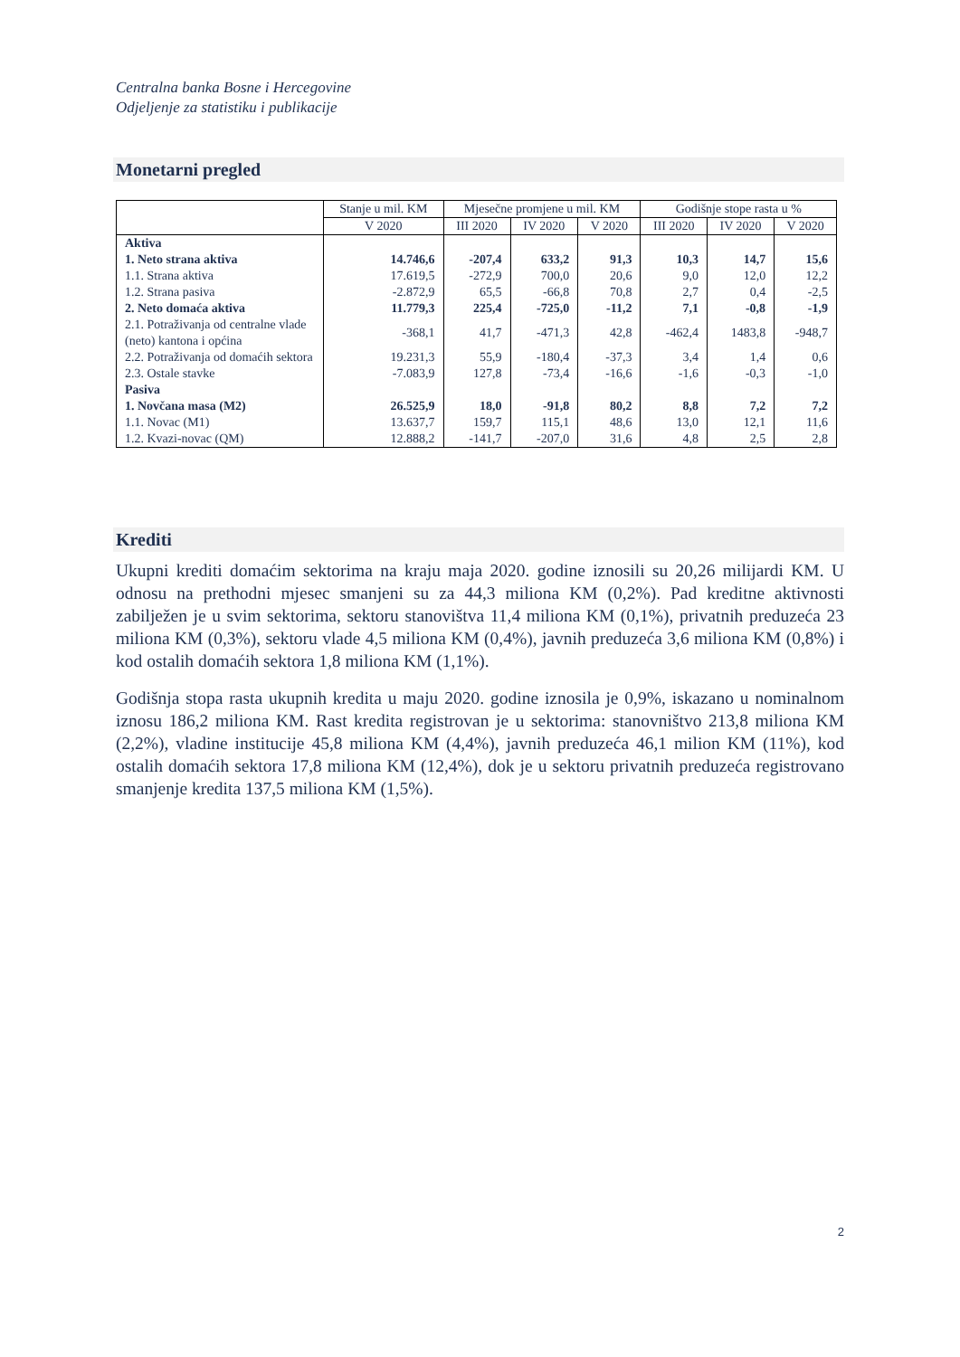Centralna banka Bosne i Hercegovine
Odjeljenje za statistiku i publikacije
Monetarni pregled
| | Stanje u mil. KM | Mjesečne promjene u mil. KM | | | Godišnje stope rasta u % | | |
| --- | --- | --- | --- | --- | --- | --- | --- |
| | V 2020 | III 2020 | IV 2020 | V 2020 | III 2020 | IV 2020 | V 2020 |
| Aktiva | | | | | | | |
| 1. Neto strana aktiva | 14.746,6 | -207,4 | 633,2 | 91,3 | 10,3 | 14,7 | 15,6 |
| 1.1. Strana aktiva | 17.619,5 | -272,9 | 700,0 | 20,6 | 9,0 | 12,0 | 12,2 |
| 1.2. Strana pasiva | -2.872,9 | 65,5 | -66,8 | 70,8 | 2,7 | 0,4 | -2,5 |
| 2. Neto domaća aktiva | 11.779,3 | 225,4 | -725,0 | -11,2 | 7,1 | -0,8 | -1,9 |
| 2.1. Potraživanja od centralne vlade (neto) kantona i općina | -368,1 | 41,7 | -471,3 | 42,8 | -462,4 | 1483,8 | -948,7 |
| 2.2. Potraživanja od domaćih sektora | 19.231,3 | 55,9 | -180,4 | -37,3 | 3,4 | 1,4 | 0,6 |
| 2.3. Ostale stavke | -7.083,9 | 127,8 | -73,4 | -16,6 | -1,6 | -0,3 | -1,0 |
| Pasiva | | | | | | | |
| 1. Novčana masa (M2) | 26.525,9 | 18,0 | -91,8 | 80,2 | 8,8 | 7,2 | 7,2 |
| 1.1. Novac (M1) | 13.637,7 | 159,7 | 115,1 | 48,6 | 13,0 | 12,1 | 11,6 |
| 1.2. Kvazi-novac (QM) | 12.888,2 | -141,7 | -207,0 | 31,6 | 4,8 | 2,5 | 2,8 |
Krediti
Ukupni krediti domaćim sektorima na kraju maja 2020. godine iznosili su 20,26 milijardi KM. U odnosu na prethodni mjesec smanjeni su za 44,3 miliona KM (0,2%). Pad kreditne aktivnosti zabilježen je u svim sektorima, sektoru stanovištva 11,4 miliona KM (0,1%), privatnih preduzeća 23 miliona KM (0,3%), sektoru vlade 4,5 miliona KM (0,4%), javnih preduzeća 3,6 miliona KM (0,8%) i kod ostalih domaćih sektora 1,8 miliona KM (1,1%).
Godišnja stopa rasta ukupnih kredita u maju 2020. godine iznosila je 0,9%, iskazano u nominalnom iznosu 186,2 miliona KM. Rast kredita registrovan je u sektorima: stanovništvo 213,8 miliona KM (2,2%), vladine institucije 45,8 miliona KM (4,4%), javnih preduzeća 46,1 milion KM (11%), kod ostalih domaćih sektora 17,8 miliona KM (12,4%), dok je u sektoru privatnih preduzeća registrovano smanjenje kredita 137,5 miliona KM (1,5%).
2